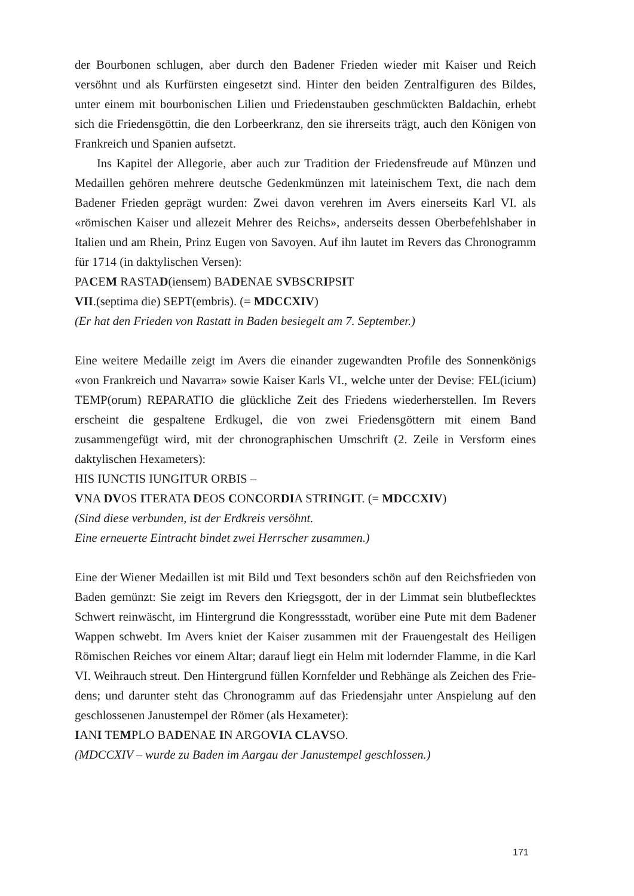der Bourbonen schlugen, aber durch den Badener Frieden wieder mit Kaiser und Reich versöhnt und als Kurfürsten eingesetzt sind. Hinter den beiden Zentral­figuren des Bildes, unter einem mit bourbonischen Lilien und Friedenstauben geschmückten Baldachin, erhebt sich die Friedensgöttin, die den Lorbeerkranz, den sie ihrerseits trägt, auch den Königen von Frankreich und Spanien aufsetzt.
Ins Kapitel der Allegorie, aber auch zur Tradition der Friedensfreude auf Münzen und Medaillen gehören mehrere deutsche Gedenkmünzen mit lateini­schem Text, die nach dem Badener Frieden geprägt wurden: Zwei davon verehren im Avers einerseits Karl VI. als «römischen Kaiser und allezeit Mehrer des Reichs», anderseits dessen Oberbefehlshaber in Italien und am Rhein, Prinz Eugen von Savoyen. Auf ihn lautet im Revers das Chronogramm für 1714 (in daktylischen Versen):
PACEM RASTAD(iensem) BADENAE SVBSCRIPSIT
VII.(septima die) SEPT(embris). (= MDCCXIV)
(Er hat den Frieden von Rastatt in Baden besiegelt am 7. September.)
Eine weitere Medaille zeigt im Avers die einander zugewandten Profile des Sonnenkönigs «von Frankreich und Navarra» sowie Kaiser Karls VI., welche unter der Devise: FEL(icium) TEMP(orum) REPARATIO die glückliche Zeit des Friedens wiederherstellen. Im Revers erscheint die gespaltene Erdkugel, die von zwei Friedensgöttern mit einem Band zusammengefügt wird, mit der chrono­graphischen Umschrift (2. Zeile in Versform eines daktylischen Hexameters):
HIS IUNCTIS IUNGITUR ORBIS –
VNA DVOS ITERATA DEOS CONCORDIA STRINGIT. (= MDCCXIV)
(Sind diese verbunden, ist der Erdkreis versöhnt.
Eine erneuerte Eintracht bindet zwei Herrscher zusammen.)
Eine der Wiener Medaillen ist mit Bild und Text besonders schön auf den Reichs­frieden von Baden gemünzt: Sie zeigt im Revers den Kriegsgott, der in der Limmat sein blutbeflecktes Schwert reinwäscht, im Hintergrund die Kongressstadt, wo­rüber eine Pute mit dem Badener Wappen schwebt. Im Avers kniet der Kaiser zusammen mit der Frauengestalt des Heiligen Römischen Reiches vor einem Altar; darauf liegt ein Helm mit lodernder Flamme, in die Karl VI. Weihrauch streut. Den Hintergrund füllen Kornfelder und Rebhänge als Zeichen des Frie­dens; und darunter steht das Chronogramm auf das Friedensjahr unter Anspielung auf den geschlossenen Janustempel der Römer (als Hexameter):
IANI TEMPLO BADENAE IN ARGOVIA CLAVSO.
(MDCCXIV – wurde zu Baden im Aargau der Janustempel geschlossen.)
171